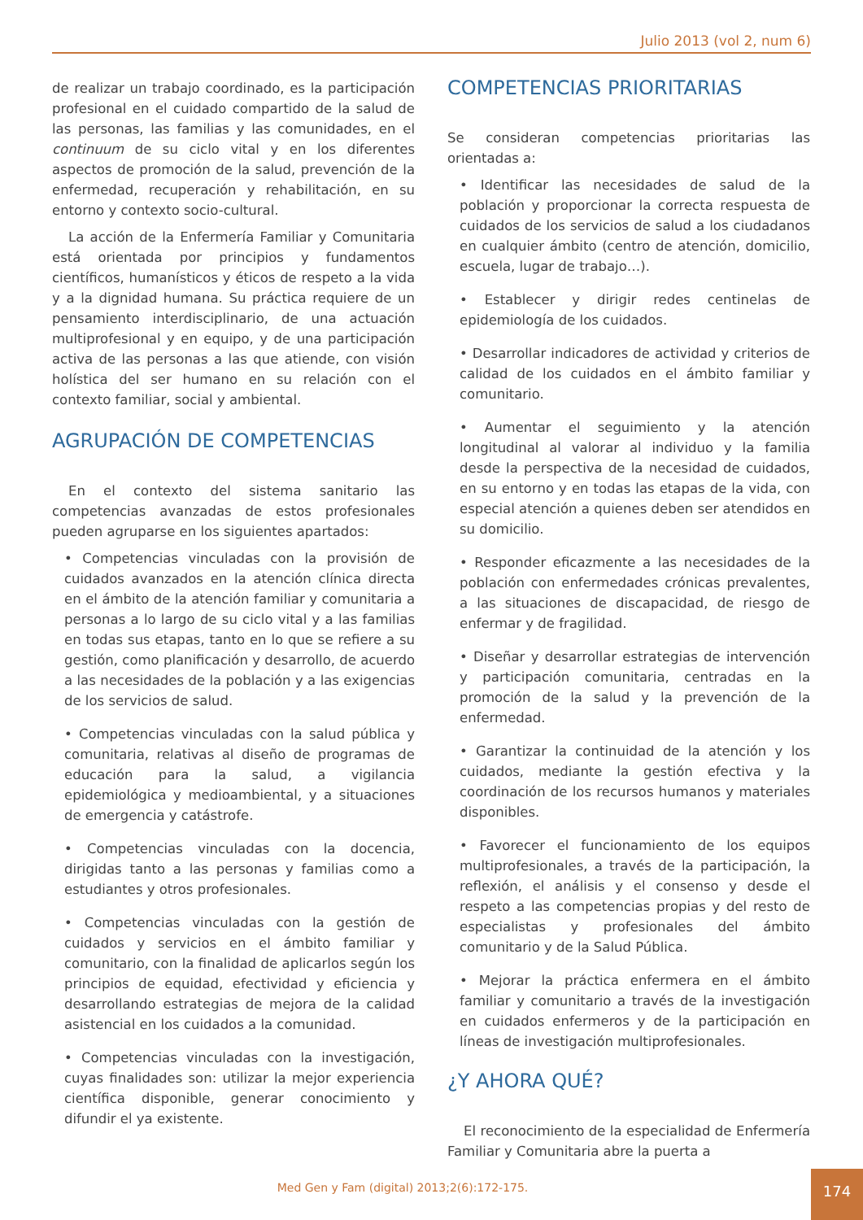Julio 2013 (vol 2, num 6)
de realizar un trabajo coordinado, es la participación profesional en el cuidado compartido de la salud de las personas, las familias y las comunidades, en el continuum de su ciclo vital y en los diferentes aspectos de promoción de la salud, prevención de la enfermedad, recuperación y rehabilitación, en su entorno y contexto socio-cultural.
La acción de la Enfermería Familiar y Comunitaria está orientada por principios y fundamentos científicos, humanísticos y éticos de respeto a la vida y a la dignidad humana. Su práctica requiere de un pensamiento interdisciplinario, de una actuación multiprofesional y en equipo, y de una participación activa de las personas a las que atiende, con visión holística del ser humano en su relación con el contexto familiar, social y ambiental.
AGRUPACIÓN DE COMPETENCIAS
En el contexto del sistema sanitario las competencias avanzadas de estos profesionales pueden agruparse en los siguientes apartados:
• Competencias vinculadas con la provisión de cuidados avanzados en la atención clínica directa en el ámbito de la atención familiar y comunitaria a personas a lo largo de su ciclo vital y a las familias en todas sus etapas, tanto en lo que se refiere a su gestión, como planificación y desarrollo, de acuerdo a las necesidades de la población y a las exigencias de los servicios de salud.
• Competencias vinculadas con la salud pública y comunitaria, relativas al diseño de programas de educación para la salud, a vigilancia epidemiológica y medioambiental, y a situaciones de emergencia y catástrofe.
• Competencias vinculadas con la docencia, dirigidas tanto a las personas y familias como a estudiantes y otros profesionales.
• Competencias vinculadas con la gestión de cuidados y servicios en el ámbito familiar y comunitario, con la finalidad de aplicarlos según los principios de equidad, efectividad y eficiencia y desarrollando estrategias de mejora de la calidad asistencial en los cuidados a la comunidad.
• Competencias vinculadas con la investigación, cuyas finalidades son: utilizar la mejor experiencia científica disponible, generar conocimiento y difundir el ya existente.
COMPETENCIAS PRIORITARIAS
Se consideran competencias prioritarias las orientadas a:
• Identificar las necesidades de salud de la población y proporcionar la correcta respuesta de cuidados de los servicios de salud a los ciudadanos en cualquier ámbito (centro de atención, domicilio, escuela, lugar de trabajo…).
• Establecer y dirigir redes centinelas de epidemiología de los cuidados.
• Desarrollar indicadores de actividad y criterios de calidad de los cuidados en el ámbito familiar y comunitario.
• Aumentar el seguimiento y la atención longitudinal al valorar al individuo y la familia desde la perspectiva de la necesidad de cuidados, en su entorno y en todas las etapas de la vida, con especial atención a quienes deben ser atendidos en su domicilio.
• Responder eficazmente a las necesidades de la población con enfermedades crónicas prevalentes, a las situaciones de discapacidad, de riesgo de enfermar y de fragilidad.
• Diseñar y desarrollar estrategias de intervención y participación comunitaria, centradas en la promoción de la salud y la prevención de la enfermedad.
• Garantizar la continuidad de la atención y los cuidados, mediante la gestión efectiva y la coordinación de los recursos humanos y materiales disponibles.
• Favorecer el funcionamiento de los equipos multiprofesionales, a través de la participación, la reflexión, el análisis y el consenso y desde el respeto a las competencias propias y del resto de especialistas y profesionales del ámbito comunitario y de la Salud Pública.
• Mejorar la práctica enfermera en el ámbito familiar y comunitario a través de la investigación en cuidados enfermeros y de la participación en líneas de investigación multiprofesionales.
¿Y AHORA QUÉ?
El reconocimiento de la especialidad de Enfermería Familiar y Comunitaria abre la puerta a
Med Gen y Fam (digital) 2013;2(6):172-175.
174